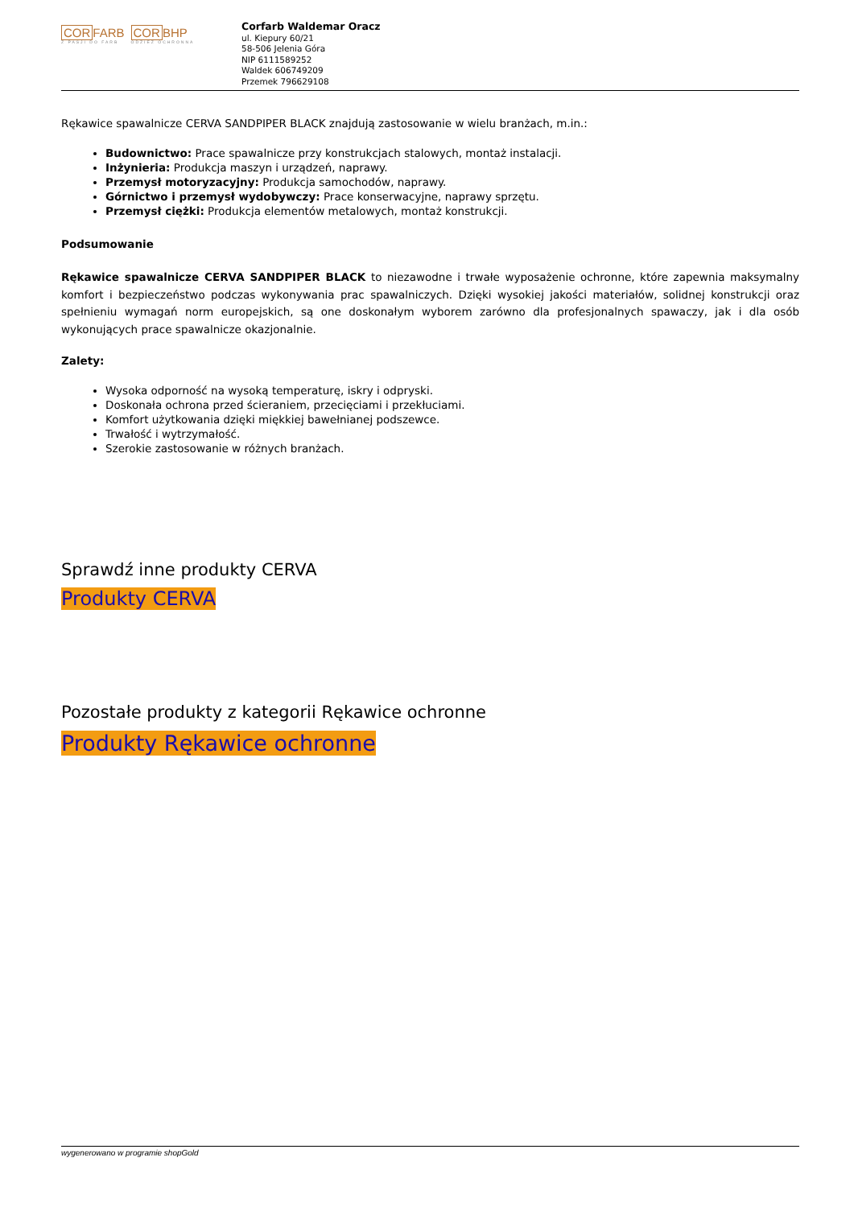CORFARB
Z PASJI DO FARB
CORBHP
ODZIEŻ OCHRONNA
Corfarb Waldemar Oracz
ul. Kiepury 60/21
58-506 Jelenia Góra
NIP 6111589252
Waldek 606749209
Przemek 796629108
Rękawice spawalnicze CERVA SANDPIPER BLACK znajdują zastosowanie w wielu branżach, m.in.:
Budownictwo: Prace spawalnicze przy konstrukcjach stalowych, montaż instalacji.
Inżynieria: Produkcja maszyn i urządzeń, naprawy.
Przemysł motoryzacyjny: Produkcja samochodów, naprawy.
Górnictwo i przemysł wydobywczy: Prace konserwacyjne, naprawy sprzętu.
Przemysł ciężki: Produkcja elementów metalowych, montaż konstrukcji.
Podsumowanie
Rękawice spawalnicze CERVA SANDPIPER BLACK to niezawodne i trwałe wyposażenie ochronne, które zapewnia maksymalny komfort i bezpieczeństwo podczas wykonywania prac spawalniczych. Dzięki wysokiej jakości materiałów, solidnej konstrukcji oraz spełnieniu wymagań norm europejskich, są one doskonałym wyborem zarówno dla profesjonalnych spawaczy, jak i dla osób wykonujących prace spawalnicze okazjonalnie.
Zalety:
Wysoka odporność na wysoką temperaturę, iskry i odpryski.
Doskonała ochrona przed ścieraniem, przecięciami i przekłuciami.
Komfort użytkowania dzięki miękkiej bawełnianej podszewce.
Trwałość i wytrzymałość.
Szerokie zastosowanie w różnych branżach.
Sprawdź inne produkty CERVA
Produkty CERVA
Pozostałe produkty z kategorii Rękawice ochronne
Produkty Rękawice ochronne
wygenerowano w programie shopGold